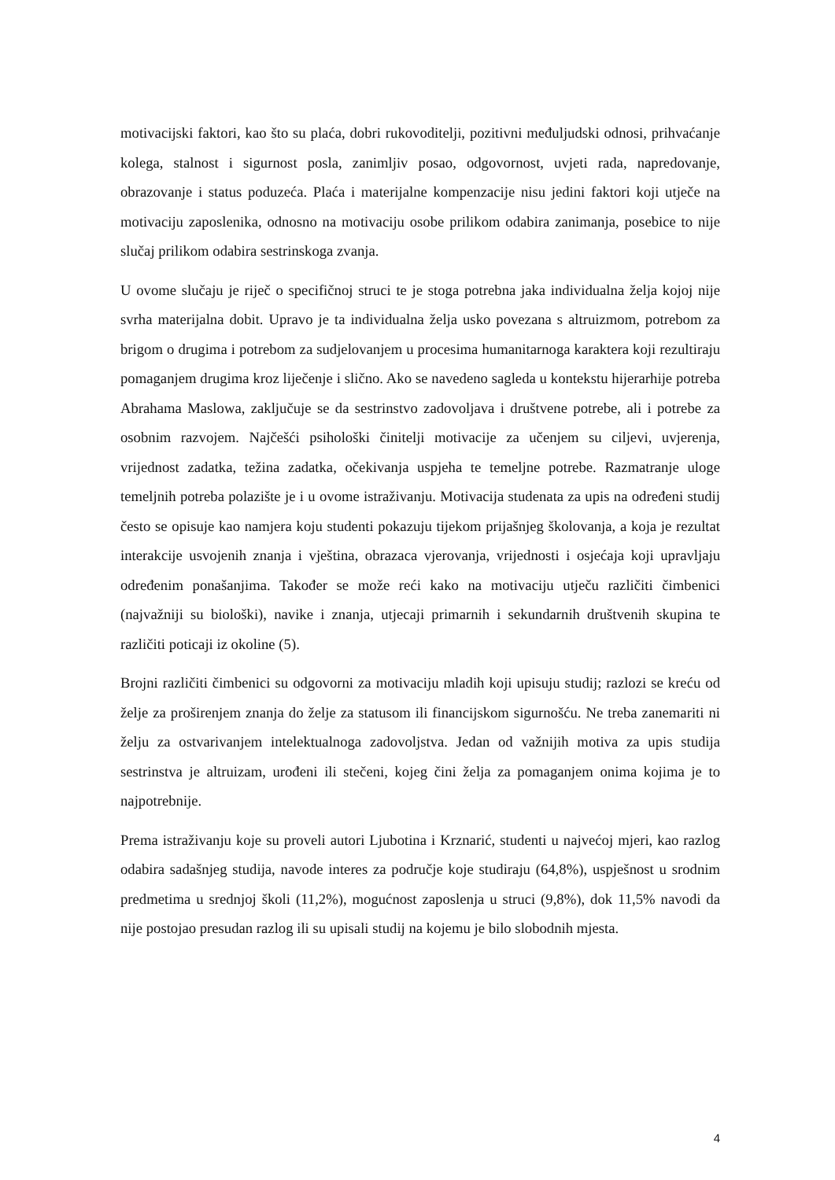motivacijski faktori, kao što su plaća, dobri rukovoditelji, pozitivni međuljudski odnosi, prihvaćanje kolega, stalnost i sigurnost posla, zanimljiv posao, odgovornost, uvjeti rada, napredovanje, obrazovanje i status poduzeća. Plaća i materijalne kompenzacije nisu jedini faktori koji utječe na motivaciju zaposlenika, odnosno na motivaciju osobe prilikom odabira zanimanja, posebice to nije slučaj prilikom odabira sestrinskoga zvanja.
U ovome slučaju je riječ o specifičnoj struci te je stoga potrebna jaka individualna želja kojoj nije svrha materijalna dobit. Upravo je ta individualna želja usko povezana s altruizmom, potrebom za brigom o drugima i potrebom za sudjelovanjem u procesima humanitarnoga karaktera koji rezultiraju pomaganjem drugima kroz liječenje i slično. Ako se navedeno sagleda u kontekstu hijerarhije potreba Abrahama Maslowa, zaključuje se da sestrinstvo zadovoljava i društvene potrebe, ali i potrebe za osobnim razvojem. Najčešći psihološki činitelji motivacije za učenjem su ciljevi, uvjerenja, vrijednost zadatka, težina zadatka, očekivanja uspjeha te temeljne potrebe. Razmatranje uloge temeljnih potreba polazište je i u ovome istraživanju. Motivacija studenata za upis na određeni studij često se opisuje kao namjera koju studenti pokazuju tijekom prijašnjeg školovanja, a koja je rezultat interakcije usvojenih znanja i vještina, obrazaca vjerovanja, vrijednosti i osjećaja koji upravljaju određenim ponašanjima. Također se može reći kako na motivaciju utječu različiti čimbenici (najvažniji su biološki), navike i znanja, utjecaji primarnih i sekundarnih društvenih skupina te različiti poticaji iz okoline (5).
Brojni različiti čimbenici su odgovorni za motivaciju mladih koji upisuju studij; razlozi se kreću od želje za proširenjem znanja do želje za statusom ili financijskom sigurnošću. Ne treba zanemariti ni želju za ostvarivanjem intelektualnoga zadovoljstva. Jedan od važnijih motiva za upis studija sestrinstva je altruizam, urođeni ili stečeni, kojeg čini želja za pomaganjem onima kojima je to najpotrebnije.
Prema istraživanju koje su proveli autori Ljubotina i Krznarić, studenti u najvećoj mjeri, kao razlog odabira sadašnjeg studija, navode interes za područje koje studiraju (64,8%), uspješnost u srodnim predmetima u srednjoj školi (11,2%), mogućnost zaposlenja u struci (9,8%), dok 11,5% navodi da nije postojao presudan razlog ili su upisali studij na kojemu je bilo slobodnih mjesta.
4